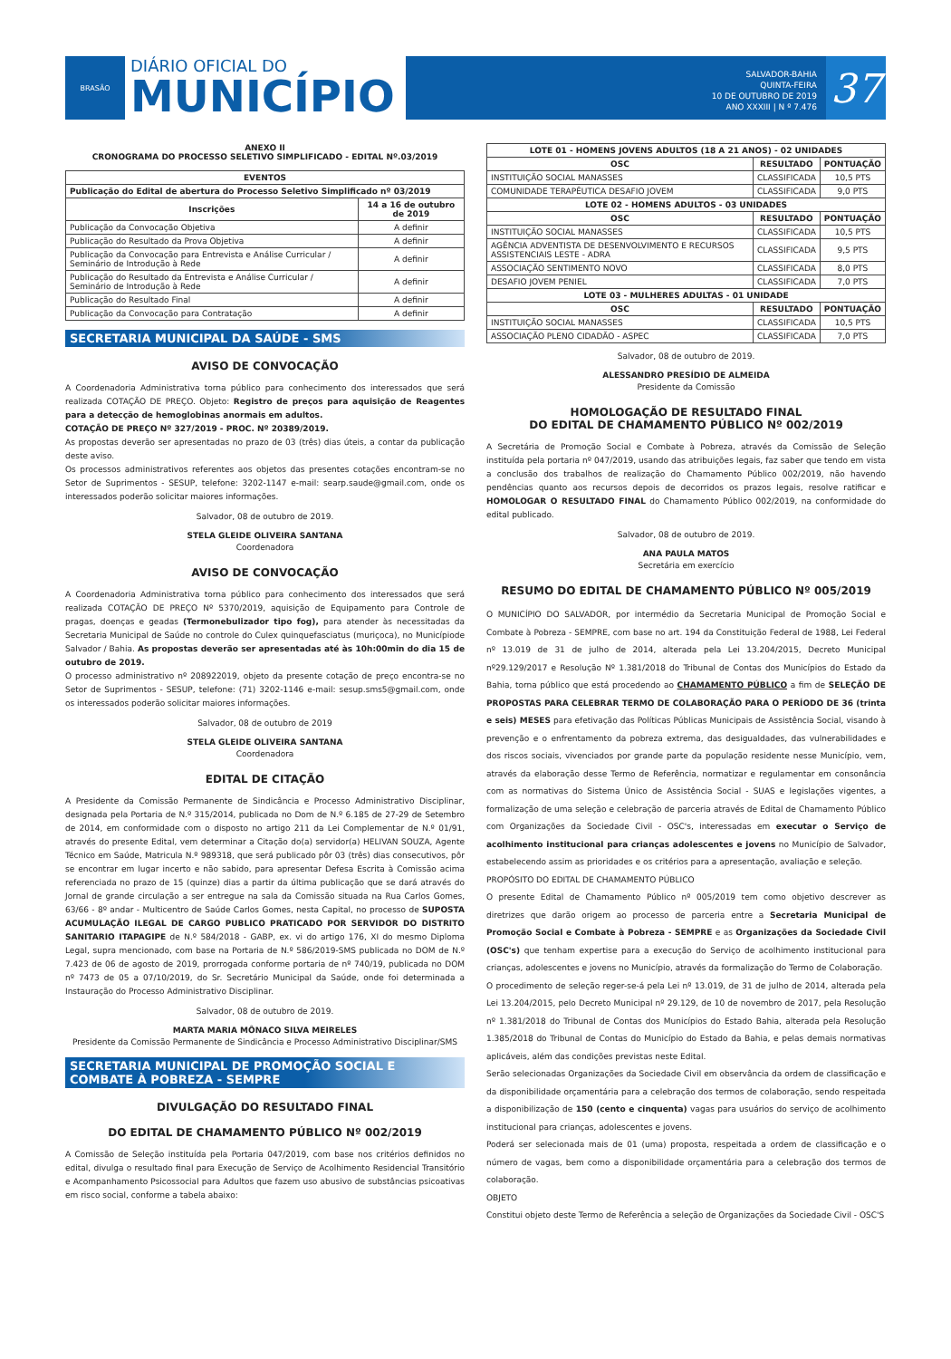BRASÃO
DIÁRIO OFICIAL DO
MUNICÍPIO
SALVADOR-BAHIA
QUINTA-FEIRA
10 DE OUTUBRO DE 2019
ANO XXXIII | N º 7.476
37
ANEXO II
CRONOGRAMA DO PROCESSO SELETIVO SIMPLIFICADO - EDITAL Nº.03/2019
| EVENTOS | |
| --- | --- |
| Publicação do Edital de abertura do Processo Seletivo Simplificado nº 03/2019 | |
| Inscrições | 14 a 16 de outubro de 2019 |
| Publicação da Convocação Objetiva | A definir |
| Publicação do Resultado da Prova Objetiva | A definir |
| Publicação da Convocação para Entrevista e Análise Curricular / Seminário de Introdução à Rede | A definir |
| Publicação do Resultado da Entrevista e Análise Curricular / Seminário de Introdução à Rede | A definir |
| Publicação do Resultado Final | A definir |
| Publicação da Convocação para Contratação | A definir |
SECRETARIA MUNICIPAL DA SAÚDE - SMS
AVISO DE CONVOCAÇÃO
A Coordenadoria Administrativa torna público para conhecimento dos interessados que será realizada COTAÇÃO DE PREÇO. Objeto: Registro de preços para aquisição de Reagentes para a detecção de hemoglobinas anormais em adultos.
COTAÇÃO DE PREÇO Nº 327/2019 - PROC. Nº 20389/2019.
As propostas deverão ser apresentadas no prazo de 03 (três) dias úteis, a contar da publicação deste aviso.
Os processos administrativos referentes aos objetos das presentes cotações encontram-se no Setor de Suprimentos - SESUP, telefone: 3202-1147 e-mail: searp.saude@gmail.com, onde os interessados poderão solicitar maiores informações.
Salvador, 08 de outubro de 2019.
STELA GLEIDE OLIVEIRA SANTANA
Coordenadora
AVISO DE CONVOCAÇÃO
A Coordenadoria Administrativa torna público para conhecimento dos interessados que será realizada COTAÇÃO DE PREÇO Nº 5370/2019, aquisição de Equipamento para Controle de pragas, doenças e geadas (Termonebulizador tipo fog), para atender às necessitadas da Secretaria Municipal de Saúde no controle do Culex quinquefasciatus (muriçoca), no Municípiode Salvador / Bahia. As propostas deverão ser apresentadas até às 10h:00min do dia 15 de outubro de 2019.
O processo administrativo nº 208922019, objeto da presente cotação de preço encontra-se no Setor de Suprimentos - SESUP, telefone: (71) 3202-1146 e-mail: sesup.sms5@gmail.com, onde os interessados poderão solicitar maiores informações.
Salvador, 08 de outubro de 2019
STELA GLEIDE OLIVEIRA SANTANA
Coordenadora
EDITAL DE CITAÇÃO
A Presidente da Comissão Permanente de Sindicância e Processo Administrativo Disciplinar, designada pela Portaria de N.º 315/2014, publicada no Dom de N.º 6.185 de 27-29 de Setembro de 2014, em conformidade com o disposto no artigo 211 da Lei Complementar de N.º 01/91, através do presente Edital, vem determinar a Citação do(a) servidor(a) HELIVAN SOUZA, Agente Técnico em Saúde, Matricula N.º 989318, que será publicado pôr 03 (três) dias consecutivos, pôr se encontrar em lugar incerto e não sabido, para apresentar Defesa Escrita à Comissão acima referenciada no prazo de 15 (quinze) dias a partir da última publicação que se dará através do Jornal de grande circulação a ser entregue na sala da Comissão situada na Rua Carlos Gomes, 63/66 - 8º andar - Multicentro de Saúde Carlos Gomes, nesta Capital, no processo de SUPOSTA ACUMULAÇÃO ILEGAL DE CARGO PUBLICO PRATICADO POR SERVIDOR DO DISTRITO SANITARIO ITAPAGIPE de N.º 584/2018 - GABP, ex. vi do artigo 176, XI do mesmo Diploma Legal, supra mencionado, com base na Portaria de N.º 586/2019-SMS publicada no DOM de N.º 7.423 de 06 de agosto de 2019, prorrogada conforme portaria de nº 740/19, publicada no DOM nº 7473 de 05 a 07/10/2019, do Sr. Secretário Municipal da Saúde, onde foi determinada a Instauração do Processo Administrativo Disciplinar.
Salvador, 08 de outubro de 2019.
MARTA MARIA MÔNACO SILVA MEIRELES
Presidente da Comissão Permanente de Sindicância e Processo Administrativo Disciplinar/SMS
SECRETARIA MUNICIPAL DE PROMOÇÃO SOCIAL E COMBATE À POBREZA - SEMPRE
DIVULGAÇÃO DO RESULTADO FINAL
DO EDITAL DE CHAMAMENTO PÚBLICO Nº 002/2019
A Comissão de Seleção instituída pela Portaria 047/2019, com base nos critérios definidos no edital, divulga o resultado final para Execução de Serviço de Acolhimento Residencial Transitório e Acompanhamento Psicossocial para Adultos que fazem uso abusivo de substâncias psicoativas em risco social, conforme a tabela abaixo:
| LOTE 01 - HOMENS JOVENS ADULTOS (18 A 21 ANOS) - 02 UNIDADES | | |
| --- | --- | --- |
| OSC | RESULTADO | PONTUAÇÃO |
| INSTITUIÇÃO SOCIAL MANASSES | CLASSIFICADA | 10,5 PTS |
| COMUNIDADE TERAPÊUTICA DESAFIO JOVEM | CLASSIFICADA | 9,0 PTS |
| LOTE 02 - HOMENS ADULTOS - 03 UNIDADES | | |
| OSC | RESULTADO | PONTUAÇÃO |
| INSTITUIÇÃO SOCIAL MANASSES | CLASSIFICADA | 10,5 PTS |
| AGÊNCIA ADVENTISTA DE DESENVOLVIMENTO E RECURSOS ASSISTENCIAIS LESTE - ADRA | CLASSIFICADA | 9,5 PTS |
| ASSOCIAÇÃO SENTIMENTO NOVO | CLASSIFICADA | 8,0 PTS |
| DESAFIO JOVEM PENIEL | CLASSIFICADA | 7,0 PTS |
| LOTE 03 - MULHERES ADULTAS - 01 UNIDADE | | |
| OSC | RESULTADO | PONTUAÇÃO |
| INSTITUIÇÃO SOCIAL MANASSES | CLASSIFICADA | 10,5 PTS |
| ASSOCIAÇÃO PLENO CIDADÃO - ASPEC | CLASSIFICADA | 7,0 PTS |
Salvador, 08 de outubro de 2019.
ALESSANDRO PRESÍDIO DE ALMEIDA
Presidente da Comissão
HOMOLOGAÇÃO DE RESULTADO FINAL
DO EDITAL DE CHAMAMENTO PÚBLICO Nº 002/2019
A Secretária de Promoção Social e Combate à Pobreza, através da Comissão de Seleção instituída pela portaria nº 047/2019, usando das atribuições legais, faz saber que tendo em vista a conclusão dos trabalhos de realização do Chamamento Público 002/2019, não havendo pendências quanto aos recursos depois de decorridos os prazos legais, resolve ratificar e HOMOLOGAR O RESULTADO FINAL do Chamamento Público 002/2019, na conformidade do edital publicado.
Salvador, 08 de outubro de 2019.
ANA PAULA MATOS
Secretária em exercício
RESUMO DO EDITAL DE CHAMAMENTO PÚBLICO Nº 005/2019
O MUNICÍPIO DO SALVADOR, por intermédio da Secretaria Municipal de Promoção Social e Combate à Pobreza - SEMPRE, com base no art. 194 da Constituição Federal de 1988, Lei Federal nº 13.019 de 31 de julho de 2014, alterada pela Lei 13.204/2015, Decreto Municipal nº29.129/2017 e Resolução Nº 1.381/2018 do Tribunal de Contas dos Municípios do Estado da Bahia, torna público que está procedendo ao CHAMAMENTO PÚBLICO a fim de SELEÇÃO DE PROPOSTAS PARA CELEBRAR TERMO DE COLABORAÇÃO PARA O PERÍODO DE 36 (trinta e seis) MESES para efetivação das Políticas Públicas Municipais de Assistência Social, visando à prevenção e o enfrentamento da pobreza extrema, das desigualdades, das vulnerabilidades e dos riscos sociais, vivenciados por grande parte da população residente nesse Município, vem, através da elaboração desse Termo de Referência, normatizar e regulamentar em consonância com as normativas do Sistema Único de Assistência Social - SUAS e legislações vigentes, a formalização de uma seleção e celebração de parceria através de Edital de Chamamento Público com Organizações da Sociedade Civil - OSC's, interessadas em executar o Serviço de acolhimento institucional para crianças adolescentes e jovens no Município de Salvador, estabelecendo assim as prioridades e os critérios para a apresentação, avaliação e seleção.
PROPÓSITO DO EDITAL DE CHAMAMENTO PÚBLICO
O presente Edital de Chamamento Público nº 005/2019 tem como objetivo descrever as diretrizes que darão origem ao processo de parceria entre a Secretaria Municipal de Promoção Social e Combate à Pobreza - SEMPRE e as Organizações da Sociedade Civil (OSC's) que tenham expertise para a execução do Serviço de acolhimento institucional para crianças, adolescentes e jovens no Município, através da formalização do Termo de Colaboração.
O procedimento de seleção reger-se-á pela Lei nº 13.019, de 31 de julho de 2014, alterada pela Lei 13.204/2015, pelo Decreto Municipal nº 29.129, de 10 de novembro de 2017, pela Resolução nº 1.381/2018 do Tribunal de Contas dos Municípios do Estado Bahia, alterada pela Resolução 1.385/2018 do Tribunal de Contas do Município do Estado da Bahia, e pelas demais normativas aplicáveis, além das condições previstas neste Edital.
Serão selecionadas Organizações da Sociedade Civil em observância da ordem de classificação e da disponibilidade orçamentária para a celebração dos termos de colaboração, sendo respeitada a disponibilização de 150 (cento e cinquenta) vagas para usuários do serviço de acolhimento institucional para crianças, adolescentes e jovens.
Poderá ser selecionada mais de 01 (uma) proposta, respeitada a ordem de classificação e o número de vagas, bem como a disponibilidade orçamentária para a celebração dos termos de colaboração.
OBJETO
Constitui objeto deste Termo de Referência a seleção de Organizações da Sociedade Civil - OSC'S